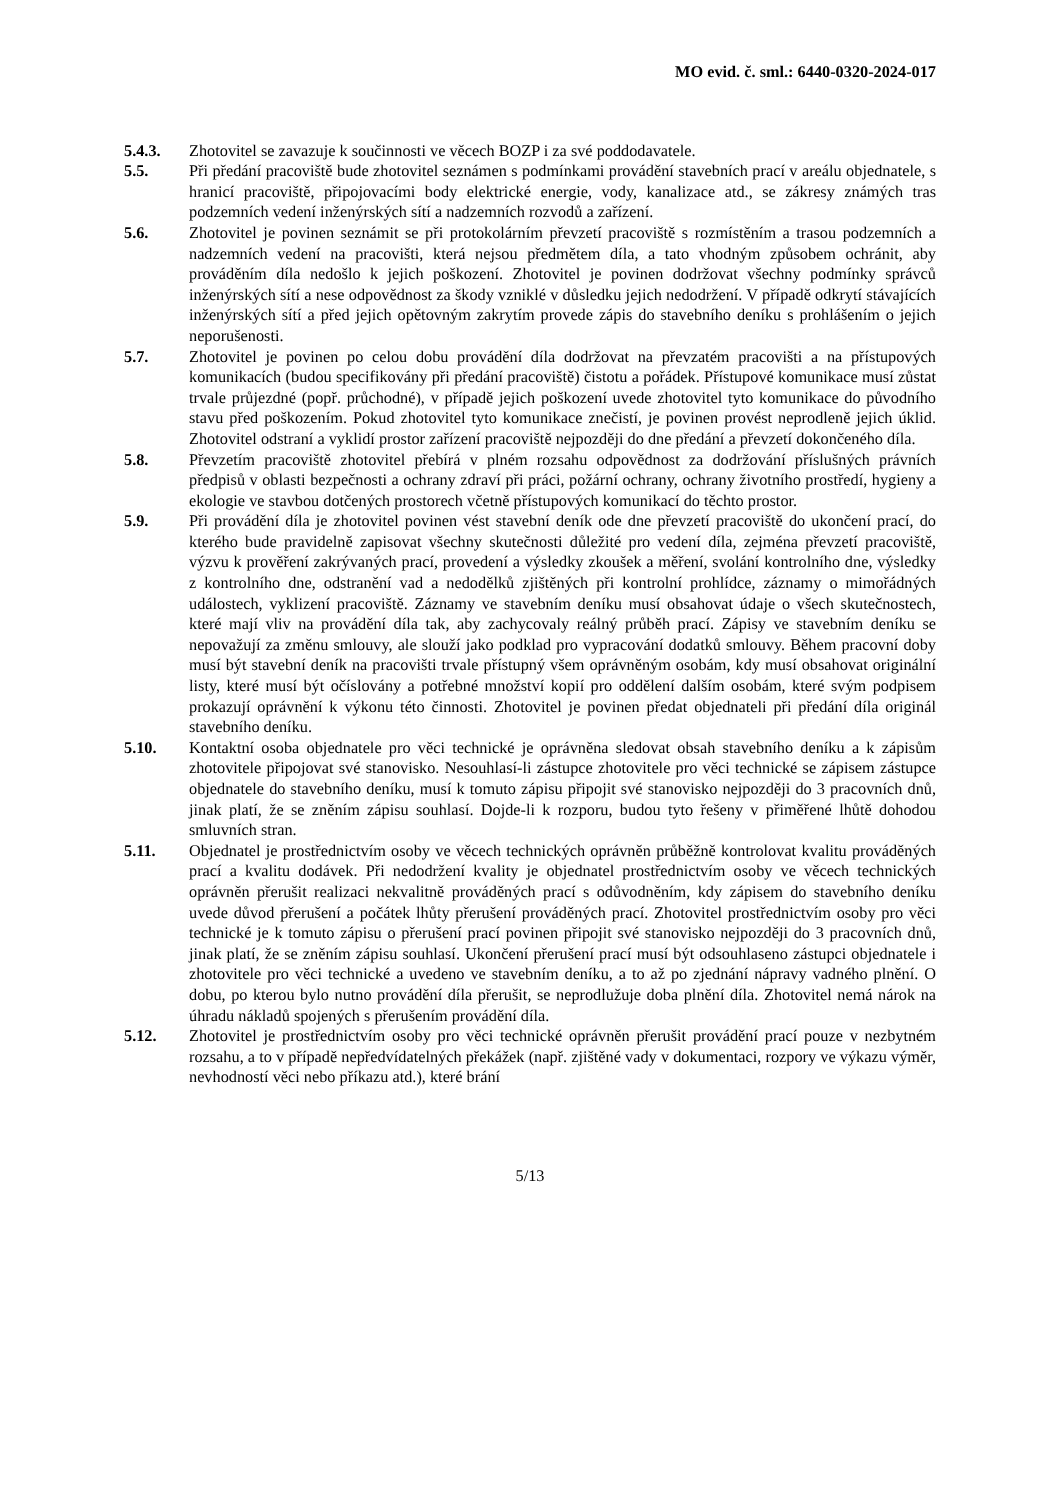MO evid. č. sml.: 6440-0320-2024-017
5.4.3. Zhotovitel se zavazuje k součinnosti ve věcech BOZP i za své poddodavatele.
5.5. Při předání pracoviště bude zhotovitel seznámen s podmínkami provádění stavebních prací v areálu objednatele, s hranicí pracoviště, připojovacími body elektrické energie, vody, kanalizace atd., se zákresy známých tras podzemních vedení inženýrských sítí a nadzemních rozvodů a zařízení.
5.6. Zhotovitel je povinen seznámit se při protokolárním převzetí pracoviště s rozmístěním a trasou podzemních a nadzemních vedení na pracovišti, která nejsou předmětem díla, a tato vhodným způsobem ochránit, aby prováděním díla nedošlo k jejich poškození. Zhotovitel je povinen dodržovat všechny podmínky správců inženýrských sítí a nese odpovědnost za škody vzniklé v důsledku jejich nedodržení. V případě odkrytí stávajících inženýrských sítí a před jejich opětovným zakrytím provede zápis do stavebního deníku s prohlášením o jejich neporušenosti.
5.7. Zhotovitel je povinen po celou dobu provádění díla dodržovat na převzatém pracovišti a na přístupových komunikacích (budou specifikovány při předání pracoviště) čistotu a pořádek. Přístupové komunikace musí zůstat trvale průjezdné (popř. průchodné), v případě jejich poškození uvede zhotovitel tyto komunikace do původního stavu před poškozením. Pokud zhotovitel tyto komunikace znečistí, je povinen provést neprodleně jejich úklid. Zhotovitel odstraní a vyklidí prostor zařízení pracoviště nejpozději do dne předání a převzetí dokončeného díla.
5.8. Převzetím pracoviště zhotovitel přebírá v plném rozsahu odpovědnost za dodržování příslušných právních předpisů v oblasti bezpečnosti a ochrany zdraví při práci, požární ochrany, ochrany životního prostředí, hygieny a ekologie ve stavbou dotčených prostorech včetně přístupových komunikací do těchto prostor.
5.9. Při provádění díla je zhotovitel povinen vést stavební deník ode dne převzetí pracoviště do ukončení prací, do kterého bude pravidelně zapisovat všechny skutečnosti důležité pro vedení díla, zejména převzetí pracoviště, výzvu k prověření zakrývaných prací, provedení a výsledky zkoušek a měření, svolání kontrolního dne, výsledky z kontrolního dne, odstranění vad a nedodělků zjištěných při kontrolní prohlídce, záznamy o mimořádných událostech, vyklizení pracoviště. Záznamy ve stavebním deníku musí obsahovat údaje o všech skutečnostech, které mají vliv na provádění díla tak, aby zachycovaly reálný průběh prací. Zápisy ve stavebním deníku se nepovažují za změnu smlouvy, ale slouží jako podklad pro vypracování dodatků smlouvy. Během pracovní doby musí být stavební deník na pracovišti trvale přístupný všem oprávněným osobám, kdy musí obsahovat originální listy, které musí být očíslovány a potřebné množství kopií pro oddělení dalším osobám, které svým podpisem prokazují oprávnění k výkonu této činnosti. Zhotovitel je povinen předat objednateli při předání díla originál stavebního deníku.
5.10. Kontaktní osoba objednatele pro věci technické je oprávněna sledovat obsah stavebního deníku a k zápisům zhotovitele připojovat své stanovisko. Nesouhlasí-li zástupce zhotovitele pro věci technické se zápisem zástupce objednatele do stavebního deníku, musí k tomuto zápisu připojit své stanovisko nejpozději do 3 pracovních dnů, jinak platí, že se zněním zápisu souhlasí. Dojde-li k rozporu, budou tyto řešeny v přiměřené lhůtě dohodou smluvních stran.
5.11. Objednatel je prostřednictvím osoby ve věcech technických oprávněn průběžně kontrolovat kvalitu prováděných prací a kvalitu dodávek. Při nedodržení kvality je objednatel prostřednictvím osoby ve věcech technických oprávněn přerušit realizaci nekvalitně prováděných prací s odůvodněním, kdy zápisem do stavebního deníku uvede důvod přerušení a počátek lhůty přerušení prováděných prací. Zhotovitel prostřednictvím osoby pro věci technické je k tomuto zápisu o přerušení prací povinen připojit své stanovisko nejpozději do 3 pracovních dnů, jinak platí, že se zněním zápisu souhlasí. Ukončení přerušení prací musí být odsouhlaseno zástupci objednatele i zhotovitele pro věci technické a uvedeno ve stavebním deníku, a to až po zjednání nápravy vadného plnění. O dobu, po kterou bylo nutno provádění díla přerušit, se neprodlužuje doba plnění díla. Zhotovitel nemá nárok na úhradu nákladů spojených s přerušením provádění díla.
5.12. Zhotovitel je prostřednictvím osoby pro věci technické oprávněn přerušit provádění prací pouze v nezbytném rozsahu, a to v případě nepředvídatelných překážek (např. zjištěné vady v dokumentaci, rozpory ve výkazu výměr, nevhodností věci nebo příkazu atd.), které brání
5/13